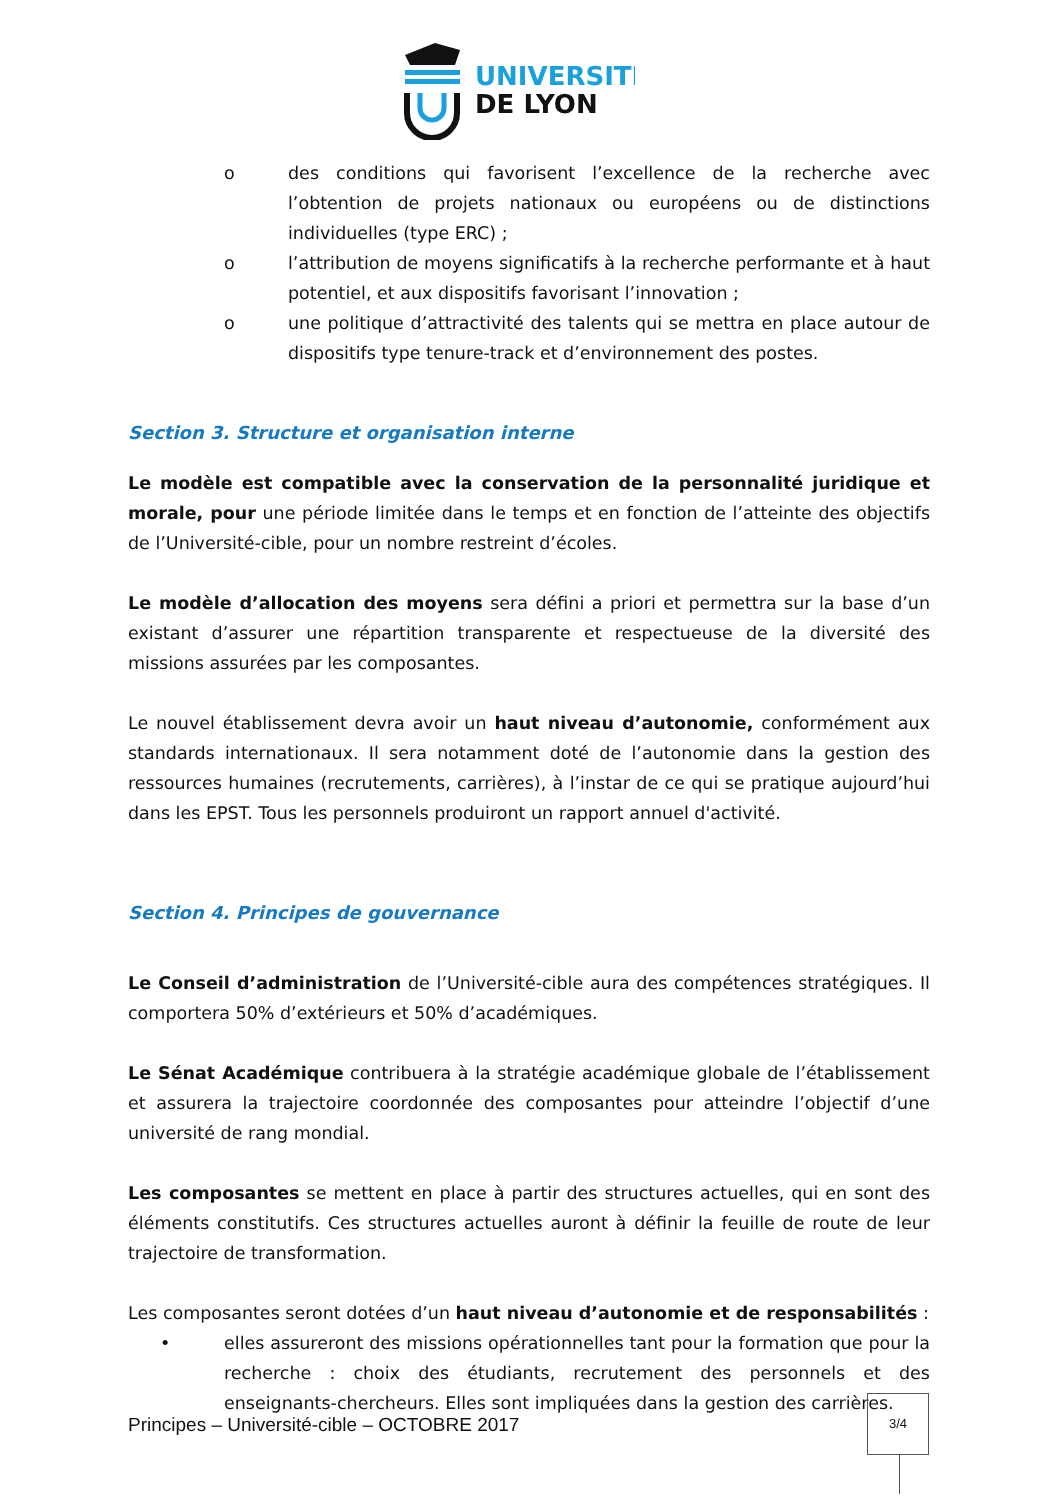UNIVERSITÉ
DE LYON
o des conditions qui favorisent l’excellence de la recherche avec l’obtention de projets nationaux ou européens ou de distinctions individuelles (type ERC) ;
o l’attribution de moyens significatifs à la recherche performante et à haut potentiel, et aux dispositifs favorisant l’innovation ;
o une politique d’attractivité des talents qui se mettra en place autour de dispositifs type tenure-track et d’environnement des postes.
Section 3. Structure et organisation interne
Le modèle est compatible avec la conservation de la personnalité juridique et morale, pour une période limitée dans le temps et en fonction de l’atteinte des objectifs de l’Université-cible, pour un nombre restreint d’écoles.
Le modèle d’allocation des moyens sera défini a priori et permettra sur la base d’un existant d’assurer une répartition transparente et respectueuse de la diversité des missions assurées par les composantes.
Le nouvel établissement devra avoir un haut niveau d’autonomie, conformément aux standards internationaux. Il sera notamment doté de l’autonomie dans la gestion des ressources humaines (recrutements, carrières), à l’instar de ce qui se pratique aujourd’hui dans les EPST. Tous les personnels produiront un rapport annuel d'activité.
Section 4. Principes de gouvernance
Le Conseil d’administration de l’Université-cible aura des compétences stratégiques. Il comportera 50% d’extérieurs et 50% d’académiques.
Le Sénat Académique contribuera à la stratégie académique globale de l’établissement et assurera la trajectoire coordonnée des composantes pour atteindre l’objectif d’une université de rang mondial.
Les composantes se mettent en place à partir des structures actuelles, qui en sont des éléments constitutifs. Ces structures actuelles auront à définir la feuille de route de leur trajectoire de transformation.
Les composantes seront dotées d’un haut niveau d’autonomie et de responsabilités :
• elles assureront des missions opérationnelles tant pour la formation que pour la recherche : choix des étudiants, recrutement des personnels et des enseignants-chercheurs. Elles sont impliquées dans la gestion des carrières.
Principes – Université-cible – OCTOBRE 2017
3/4